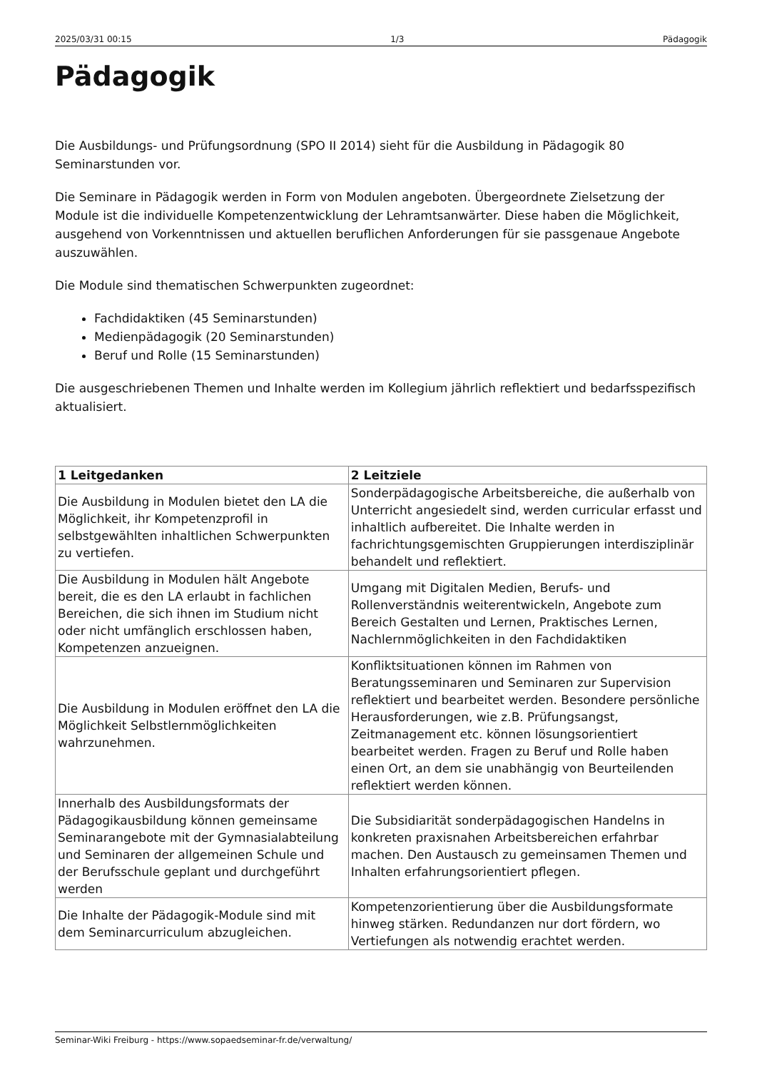2025/03/31 00:15 1/3 Pädagogik
Pädagogik
Die Ausbildungs- und Prüfungsordnung (SPO II 2014) sieht für die Ausbildung in Pädagogik 80 Seminarstunden vor.
Die Seminare in Pädagogik werden in Form von Modulen angeboten. Übergeordnete Zielsetzung der Module ist die individuelle Kompetenzentwicklung der Lehramtsanwärter. Diese haben die Möglichkeit, ausgehend von Vorkenntnissen und aktuellen beruflichen Anforderungen für sie passgenaue Angebote auszuwählen.
Die Module sind thematischen Schwerpunkten zugeordnet:
Fachdidaktiken (45 Seminarstunden)
Medienpädagogik (20 Seminarstunden)
Beruf und Rolle (15 Seminarstunden)
Die ausgeschriebenen Themen und Inhalte werden im Kollegium jährlich reflektiert und bedarfsspezifisch aktualisiert.
| 1 Leitgedanken | 2 Leitziele |
| --- | --- |
| Die Ausbildung in Modulen bietet den LA die Möglichkeit, ihr Kompetenzprofil in selbstgewählten inhaltlichen Schwerpunkten zu vertiefen. | Sonderpädagogische Arbeitsbereiche, die außerhalb von Unterricht angesiedelt sind, werden curricular erfasst und inhaltlich aufbereitet. Die Inhalte werden in fachrichtungsgemischten Gruppierungen interdisziplinär behandelt und reflektiert. |
| Die Ausbildung in Modulen hält Angebote bereit, die es den LA erlaubt in fachlichen Bereichen, die sich ihnen im Studium nicht oder nicht umfänglich erschlossen haben, Kompetenzen anzueignen. | Umgang mit Digitalen Medien, Berufs- und Rollenverständnis weiterentwickeln, Angebote zum Bereich Gestalten und Lernen, Praktisches Lernen, Nachlernmöglichkeiten in den Fachdidaktiken |
| Die Ausbildung in Modulen eröffnet den LA die Möglichkeit Selbstlernmöglichkeiten wahrzunehmen. | Konfliktsituationen können im Rahmen von Beratungsseminaren und Seminaren zur Supervision reflektiert und bearbeitet werden. Besondere persönliche Herausforderungen, wie z.B. Prüfungsangst, Zeitmanagement etc. können lösungsorientiert bearbeitet werden. Fragen zu Beruf und Rolle haben einen Ort, an dem sie unabhängig von Beurteilenden reflektiert werden können. |
| Innerhalb des Ausbildungsformats der Pädagogikausbildung können gemeinsame Seminarangebote mit der Gymnasialabteilung und Seminaren der allgemeinen Schule und der Berufsschule geplant und durchgeführt werden | Die Subsidiarität sonderpädagogischen Handelns in konkreten praxisnahen Arbeitsbereichen erfahrbar machen. Den Austausch zu gemeinsamen Themen und Inhalten erfahrungsorientiert pflegen. |
| Die Inhalte der Pädagogik-Module sind mit dem Seminarcurriculum abzugleichen. | Kompetenzorientierung über die Ausbildungsformate hinweg stärken. Redundanzen nur dort fördern, wo Vertiefungen als notwendig erachtet werden. |
Seminar-Wiki Freiburg - https://www.sopaedseminar-fr.de/verwaltung/